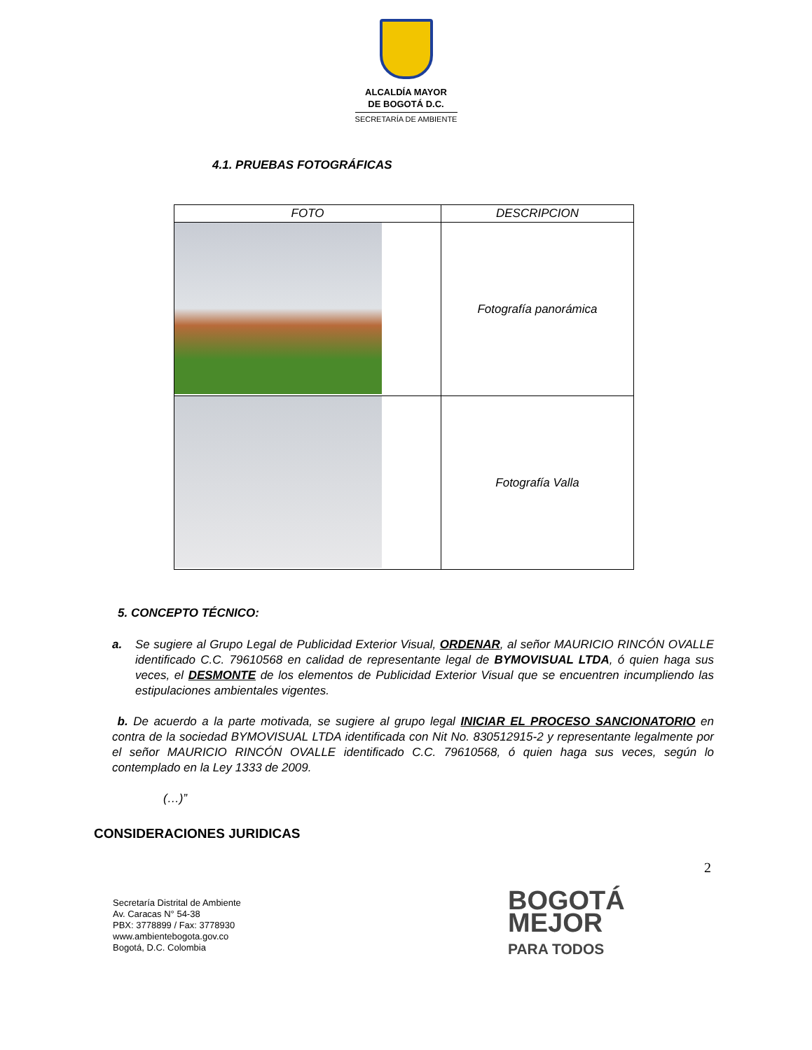ALCALDÍA MAYOR
DE BOGOTÁ D.C.
SECRETARÍA DE AMBIENTE
4.1. PRUEBAS FOTOGRÁFICAS
| FOTO | DESCRIPCION |
| --- | --- |
| | Fotografía panorámica |
| | Fotografía Valla |
5. CONCEPTO TÉCNICO:
a. Se sugiere al Grupo Legal de Publicidad Exterior Visual, ORDENAR, al señor MAURICIO RINCÓN OVALLE identificado C.C. 79610568 en calidad de representante legal de BYMOVISUAL LTDA, ó quien haga sus veces, el DESMONTE de los elementos de Publicidad Exterior Visual que se encuentren incumpliendo las estipulaciones ambientales vigentes.
b. De acuerdo a la parte motivada, se sugiere al grupo legal INICIAR EL PROCESO SANCIONATORIO en contra de la sociedad BYMOVISUAL LTDA identificada con Nit No. 830512915-2 y representante legalmente por el señor MAURICIO RINCÓN OVALLE identificado C.C. 79610568, ó quien haga sus veces, según lo contemplado en la Ley 1333 de 2009.
(…)”
CONSIDERACIONES JURIDICAS
2
Secretaría Distrital de Ambiente
Av. Caracas N° 54-38
PBX: 3778899 / Fax: 3778930
www.ambientebogota.gov.co
Bogotá, D.C. Colombia
BOGOTÁ
MEJOR
PARA TODOS